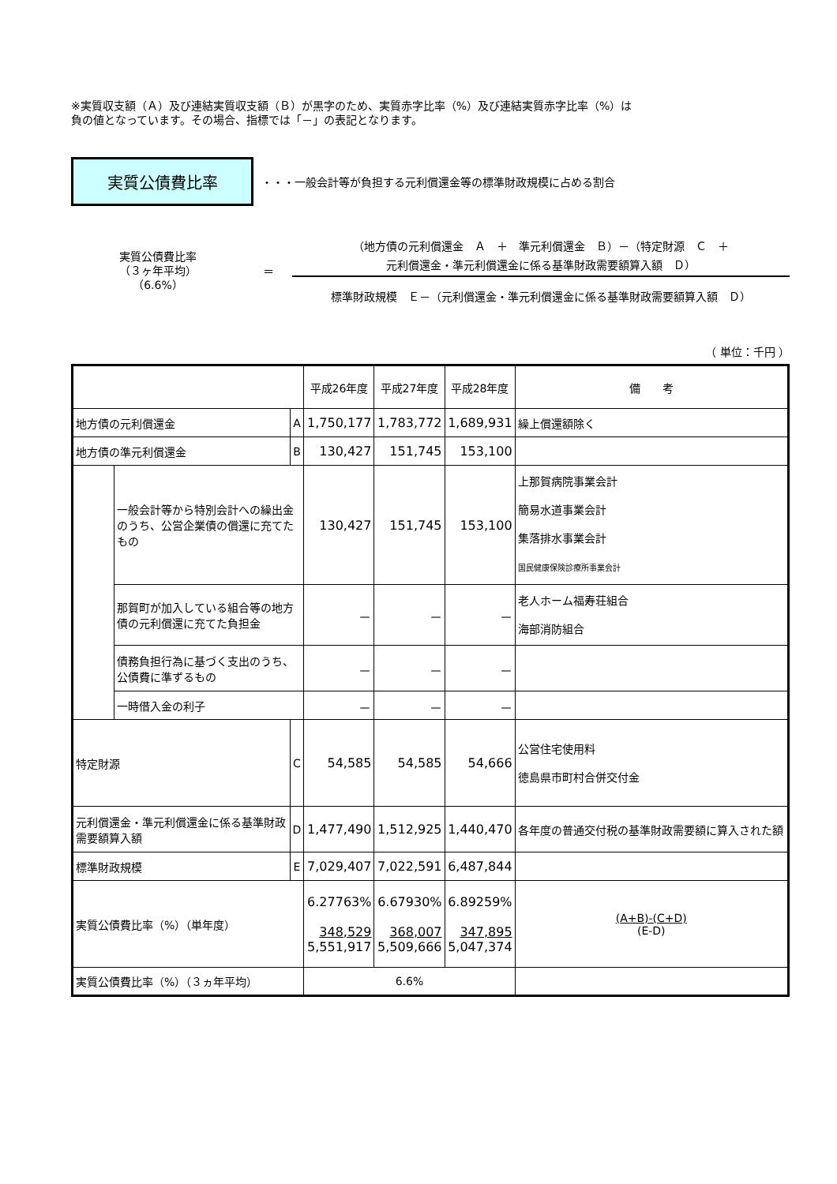※実質収支額（Ａ）及び連結実質収支額（Ｂ）が黒字のため、実質赤字比率（%）及び連結実質赤字比率（%）は
負の値となっています。その場合、指標では「－」の表記となります。
実質公債費比率
・・・一般会計等が負担する元利償還金等の標準財政規模に占める割合
実質公債費比率
（３ヶ年平均）
（6.6%）
＝
（地方債の元利償還金　Ａ　＋　準元利償還金　Ｂ）－（特定財源　Ｃ　＋
元利償還金・準元利償還金に係る基準財政需要額算入額　Ｄ）
標準財政規模　Ｅ－（元利償還金・準元利償還金に係る基準財政需要額算入額　Ｄ）
（ 単位：千円 ）
| | | | 平成26年度 | 平成27年度 | 平成28年度 | 備 考 |
| --- | --- | --- | --- | --- | --- | --- |
| 地方債の元利償還金 | | A | 1,750,177 | 1,783,772 | 1,689,931 | 繰上償還額除く |
| 地方債の準元利償還金 | | B | 130,427 | 151,745 | 153,100 | |
| | 一般会計等から特別会計への繰出金 のうち、公営企業債の償還に充てた もの | | 130,427 | 151,745 | 153,100 | 上那賀病院事業会計 簡易水道事業会計 集落排水事業会計 国民健康保険診療所事業会計 |
| | 那賀町が加入している組合等の地方 債の元利償還に充てた負担金 | | － | － | － | 老人ホーム福寿荘組合 海部消防組合 |
| | 債務負担行為に基づく支出のうち、 公債費に準ずるもの | | － | － | － | |
| | 一時借入金の利子 | | － | － | － | |
| 特定財源 | | C | 54,585 | 54,585 | 54,666 | 公営住宅使用料 徳島県市町村合併交付金 |
| 元利償還金・準元利償還金に係る基準財政 需要額算入額 | | D | 1,477,490 | 1,512,925 | 1,440,470 | 各年度の普通交付税の基準財政需要額に算入された額 |
| 標準財政規模 | | E | 7,029,407 | 7,022,591 | 6,487,844 | |
| 実質公債費比率（%）（単年度） | | | 6.27763% 348,529 5,551,917 | 6.67930% 368,007 5,509,666 | 6.89259% 347,895 5,047,374 | (A+B)-(C+D) (E-D) |
| 実質公債費比率（%）（３ヵ年平均） | | | 6.6% | | | |